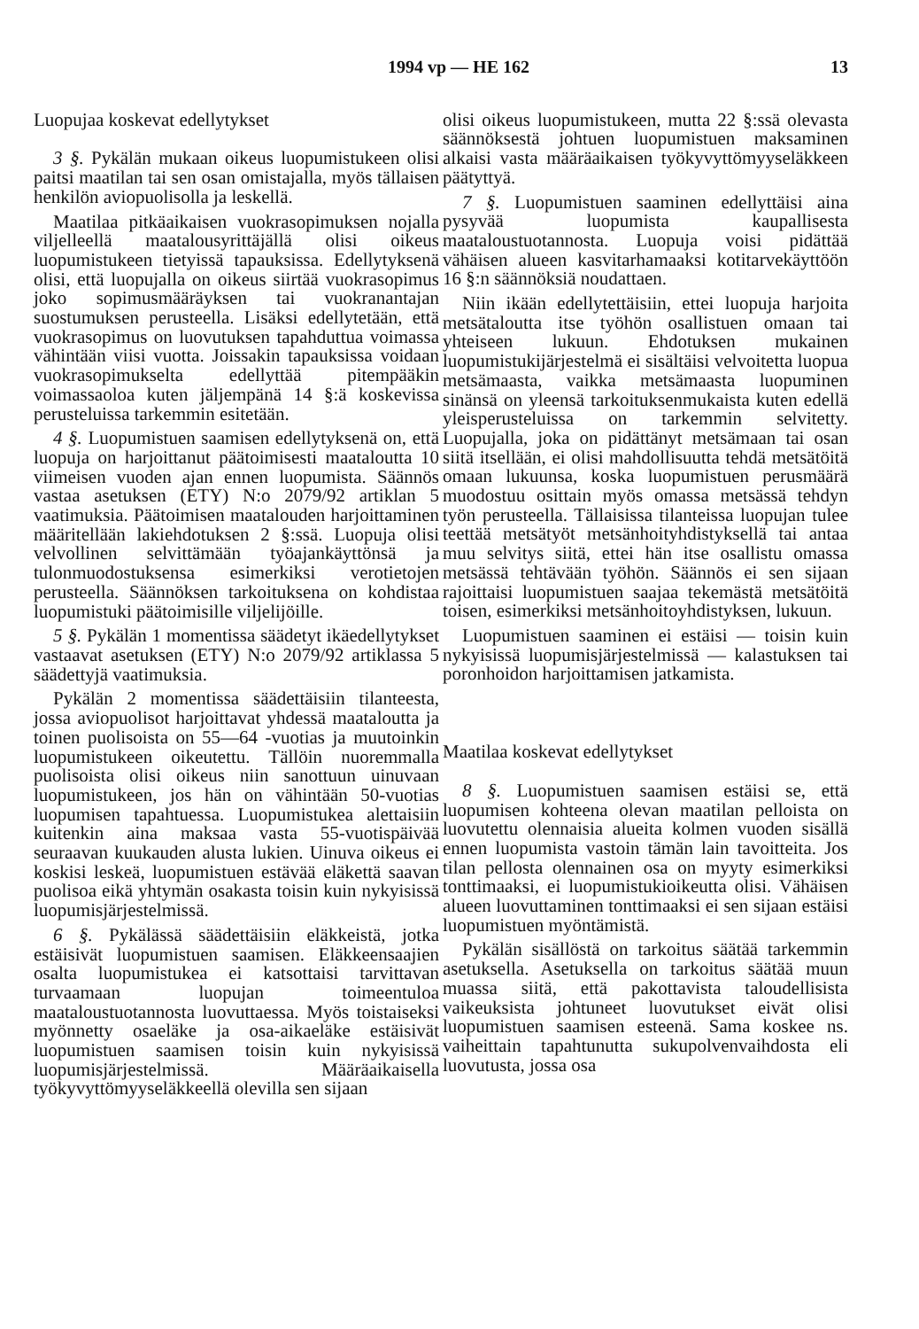1994 vp — HE 162 13
Luopujaa koskevat edellytykset
3 §. Pykälän mukaan oikeus luopumistukeen olisi paitsi maatilan tai sen osan omistajalla, myös tällaisen henkilön aviopuolisolla ja leskellä.
Maatilaa pitkäaikaisen vuokrasopimuksen nojalla viljelleellä maatalousyrittäjällä olisi oikeus luopumistukeen tietyissä tapauksissa. Edellytyksenä olisi, että luopujalla on oikeus siirtää vuokrasopimus joko sopimusmääräyksen tai vuokranantajan suostumuksen perusteella. Lisäksi edellytetään, että vuokrasopimus on luovutuksen tapahduttua voimassa vähintään viisi vuotta. Joissakin tapauksissa voidaan vuokrasopimukselta edellyttää pitempääkin voimassaoloa kuten jäljempänä 14 §:ä koskevissa perusteluissa tarkemmin esitetään.
4 §. Luopumistuen saamisen edellytyksenä on, että luopuja on harjoittanut päätoimisesti maataloutta 10 viimeisen vuoden ajan ennen luopumista. Säännös vastaa asetuksen (ETY) N:o 2079/92 artiklan 5 vaatimuksia. Päätoimisen maatalouden harjoittaminen määritellään lakiehdotuksen 2 §:ssä. Luopuja olisi velvollinen selvittämään työajankäyttönsä ja tulonmuodostuksensa esimerkiksi verotietojen perusteella. Säännöksen tarkoituksena on kohdistaa luopumistuki päätoimisille viljelijöille.
5 §. Pykälän 1 momentissa säädetyt ikäedellytykset vastaavat asetuksen (ETY) N:o 2079/92 artiklassa 5 säädettyjä vaatimuksia.
Pykälän 2 momentissa säädettäisiin tilanteesta, jossa aviopuolisot harjoittavat yhdessä maataloutta ja toinen puolisoista on 55—64 -vuotias ja muutoinkin luopumistukeen oikeutettu. Tällöin nuoremmalla puolisoista olisi oikeus niin sanottuun uinuvaan luopumistukeen, jos hän on vähintään 50-vuotias luopumisen tapahtuessa. Luopumistukea alettaisiin kuitenkin aina maksaa vasta 55-vuotispäivää seuraavan kuukauden alusta lukien. Uinuva oikeus ei koskisi leskeä, luopumistuen estävää eläkettä saavan puolisoa eikä yhtymän osakasta toisin kuin nykyisissä luopumisjärjestelmissä.
6 §. Pykälässä säädettäisiin eläkkeistä, jotka estäisivät luopumistuen saamisen. Eläkkeensaajien osalta luopumistukea ei katsottaisi tarvittavan turvaamaan luopujan toimeentuloa maataloustuotannosta luovuttaessa. Myös toistaiseksi myönnetty osaeläke ja osa-aikaeläke estäisivät luopumistuen saamisen toisin kuin nykyisissä luopumisjärjestelmissä. Määräaikaisella työkyvyttömyyseläkkeellä olevilla sen sijaan
olisi oikeus luopumistukeen, mutta 22 §:ssä olevasta säännöksestä johtuen luopumistuen maksaminen alkaisi vasta määräaikaisen työkyvyttömyyseläkkeen päätyttyä.
7 §. Luopumistuen saaminen edellyttäisi aina pysyvää luopumista kaupallisesta maataloustuotannosta. Luopuja voisi pidättää vähäisen alueen kasvitarhamaaksi kotitarvekäyttöön 16 §:n säännöksiä noudattaen.
Niin ikään edellytettäisiin, ettei luopuja harjoita metsätaloutta itse työhön osallistuen omaan tai yhteiseen lukuun. Ehdotuksen mukainen luopumistukijärjestelmä ei sisältäisi velvoitetta luopua metsämaasta, vaikka metsämaasta luopuminen sinänsä on yleensä tarkoituksenmukaista kuten edellä yleisperusteluissa on tarkemmin selvitetty. Luopujalla, joka on pidättänyt metsämaan tai osan siitä itsellään, ei olisi mahdollisuutta tehdä metsätöitä omaan lukuunsa, koska luopumistuen perusmäärä muodostuu osittain myös omassa metsässä tehdyn työn perusteella. Tällaisissa tilanteissa luopujan tulee teettää metsätyöt metsänhoityhdistyksellä tai antaa muu selvitys siitä, ettei hän itse osallistu omassa metsässä tehtävään työhön. Säännös ei sen sijaan rajoittaisi luopumistuen saajaa tekemästä metsätöitä toisen, esimerkiksi metsänhoitoyhdistyksen, lukuun.
Luopumistuen saaminen ei estäisi — toisin kuin nykyisissä luopumisjärjestelmissä — kalastuksen tai poronhoidon harjoittamisen jatkamista.
Maatilaa koskevat edellytykset
8 §. Luopumistuen saamisen estäisi se, että luopumisen kohteena olevan maatilan pelloista on luovutettu olennaisia alueita kolmen vuoden sisällä ennen luopumista vastoin tämän lain tavoitteita. Jos tilan pellosta olennainen osa on myyty esimerkiksi tonttimaaksi, ei luopumistukioikeutta olisi. Vähäisen alueen luovuttaminen tonttimaaksi ei sen sijaan estäisi luopumistuen myöntämistä.
Pykälän sisällöstä on tarkoitus säätää tarkemmin asetuksella. Asetuksella on tarkoitus säätää muun muassa siitä, että pakottavista taloudellisista vaikeuksista johtuneet luovutukset eivät olisi luopumistuen saamisen esteenä. Sama koskee ns. vaiheittain tapahtunutta sukupolvenvaihdosta eli luovutusta, jossa osa